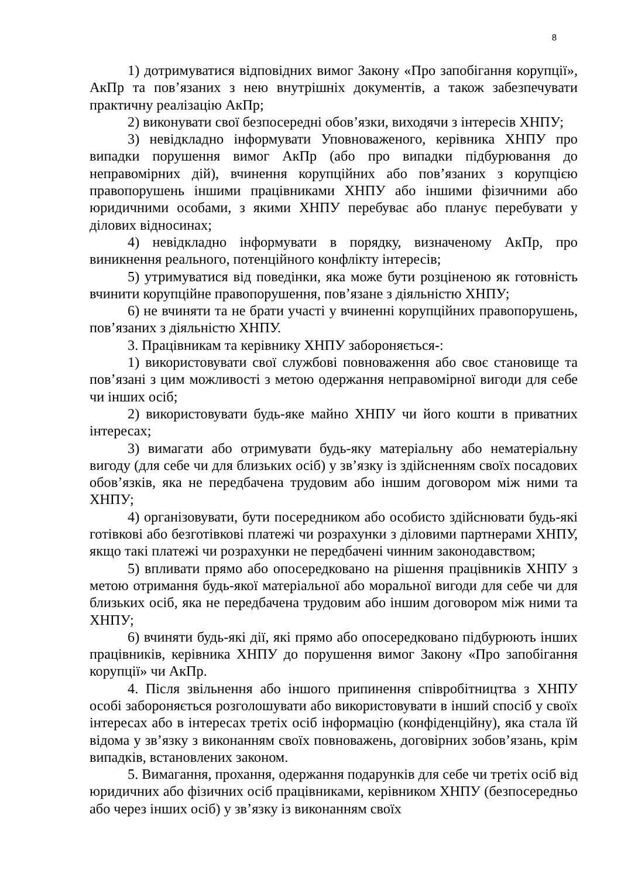8
1) дотримуватися відповідних вимог Закону «Про запобігання корупції», АкПр та пов’язаних з нею внутрішніх документів, а також забезпечувати практичну реалізацію АкПр;
2) виконувати свої безпосередні обов’язки, виходячи з інтересів ХНПУ;
3) невідкладно інформувати Уповноваженого, керівника ХНПУ про випадки порушення вимог АкПр (або про випадки підбурювання до неправомірних дій), вчинення корупційних або пов’язаних з корупцією правопорушень іншими працівниками ХНПУ або іншими фізичними або юридичними особами, з якими ХНПУ перебуває або планує перебувати у ділових відносинах;
4) невідкладно інформувати в порядку, визначеному АкПр, про виникнення реального, потенційного конфлікту інтересів;
5) утримуватися від поведінки, яка може бути розціненою як готовність вчинити корупційне правопорушення, пов’язане з діяльністю ХНПУ;
6) не вчиняти та не брати участі у вчиненні корупційних правопорушень, пов’язаних з діяльністю ХНПУ.
3. Працівникам та керівнику ХНПУ забороняється-:
1) використовувати свої службові повноваження або своє становище та пов’язані з цим можливості з метою одержання неправомірної вигоди для себе чи інших осіб;
2) використовувати будь-яке майно ХНПУ чи його кошти в приватних інтересах;
3) вимагати або отримувати будь-яку матеріальну або нематеріальну вигоду (для себе чи для близьких осіб) у зв’язку із здійсненням своїх посадових обов’язків, яка не передбачена трудовим або іншим договором між ними та ХНПУ;
4) організовувати, бути посередником або особисто здійснювати будь-які готівкові або безготівкові платежі чи розрахунки з діловими партнерами ХНПУ, якщо такі платежі чи розрахунки не передбачені чинним законодавством;
5) впливати прямо або опосередковано на рішення працівників ХНПУ з метою отримання будь-якої матеріальної або моральної вигоди для себе чи для близьких осіб, яка не передбачена трудовим або іншим договором між ними та ХНПУ;
6) вчиняти будь-які дії, які прямо або опосередковано підбурюють інших працівників, керівника ХНПУ до порушення вимог Закону «Про запобігання корупції» чи АкПр.
4. Після звільнення або іншого припинення співробітництва з ХНПУ особі забороняється розголошувати або використовувати в інший спосіб у своїх інтересах або в інтересах третіх осіб інформацію (конфіденційну), яка стала їй відома у зв’язку з виконанням своїх повноважень, договірних зобов’язань, крім випадків, встановлених законом.
5. Вимагання, прохання, одержання подарунків для себе чи третіх осіб від юридичних або фізичних осіб працівниками, керівником ХНПУ (безпосередньо або через інших осіб) у зв’язку із виконанням своїх